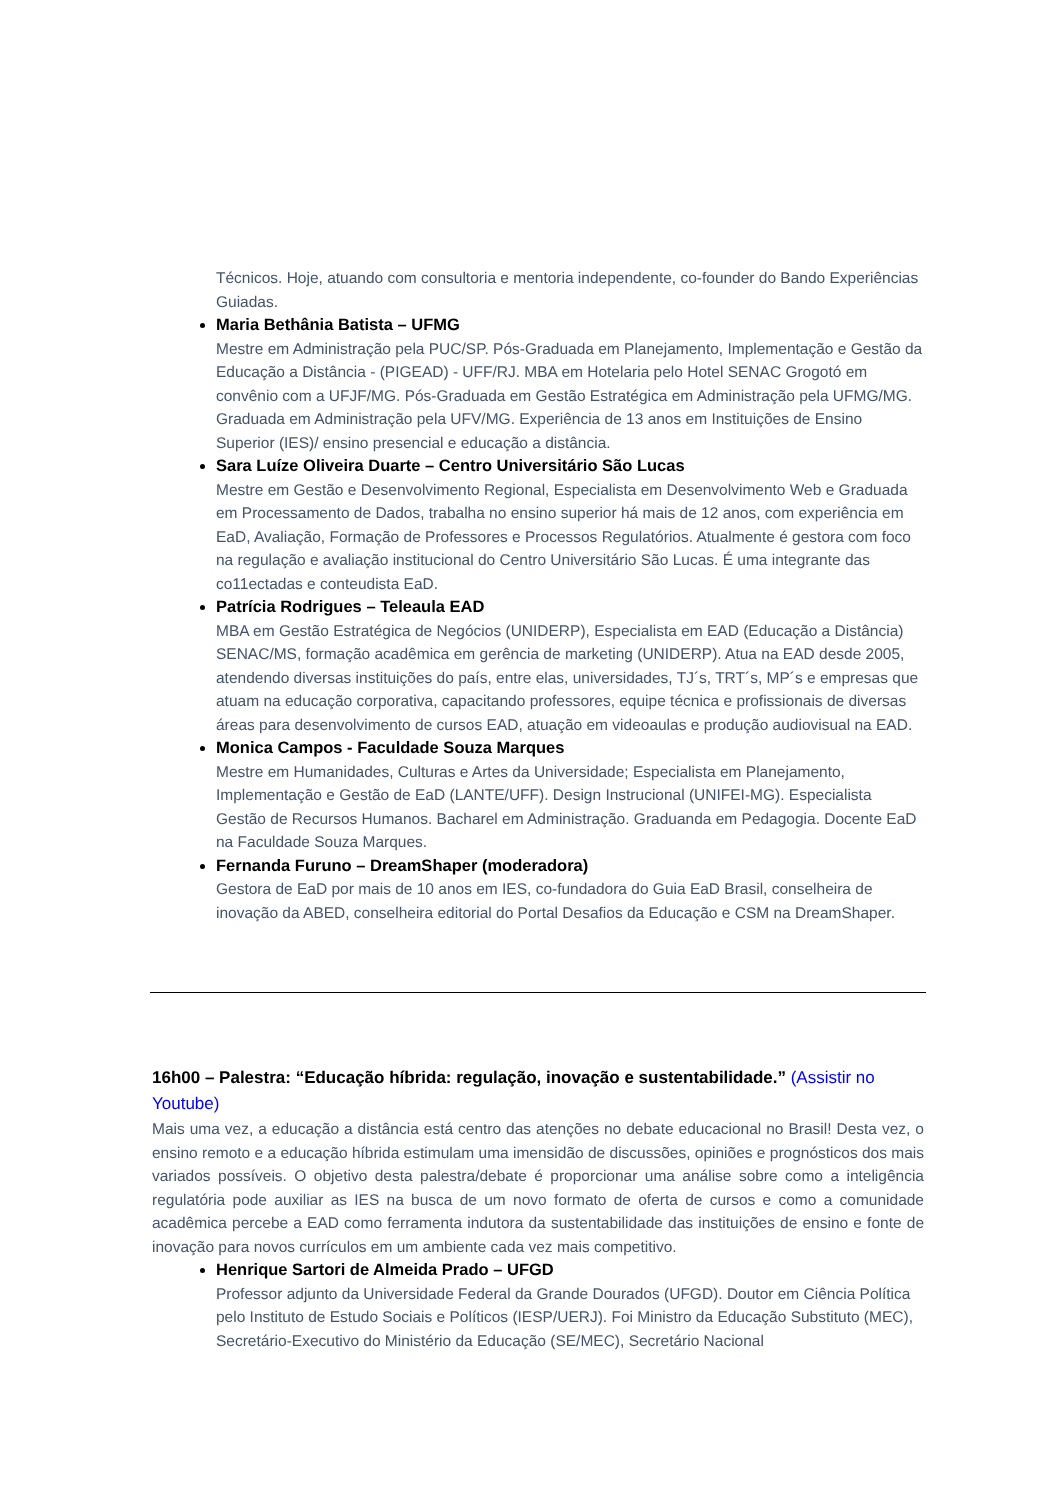Técnicos. Hoje, atuando com consultoria e mentoria independente, co-founder do Bando Experiências Guiadas.
Maria Bethânia Batista – UFMG
Mestre em Administração pela PUC/SP. Pós-Graduada em Planejamento, Implementação e Gestão da Educação a Distância - (PIGEAD) - UFF/RJ. MBA em Hotelaria pelo Hotel SENAC Grogotó em convênio com a UFJF/MG. Pós-Graduada em Gestão Estratégica em Administração pela UFMG/MG. Graduada em Administração pela UFV/MG. Experiência de 13 anos em Instituições de Ensino Superior (IES)/ ensino presencial e educação a distância.
Sara Luíze Oliveira Duarte – Centro Universitário São Lucas
Mestre em Gestão e Desenvolvimento Regional, Especialista em Desenvolvimento Web e Graduada em Processamento de Dados, trabalha no ensino superior há mais de 12 anos, com experiência em EaD, Avaliação, Formação de Professores e Processos Regulatórios. Atualmente é gestora com foco na regulação e avaliação institucional do Centro Universitário São Lucas. É uma integrante das co11ectadas e conteudista EaD.
Patrícia Rodrigues – Teleaula EAD
MBA em Gestão Estratégica de Negócios (UNIDERP), Especialista em EAD (Educação a Distância) SENAC/MS, formação acadêmica em gerência de marketing (UNIDERP). Atua na EAD desde 2005, atendendo diversas instituições do país, entre elas, universidades, TJ´s, TRT´s, MP´s e empresas que atuam na educação corporativa, capacitando professores, equipe técnica e profissionais de diversas áreas para desenvolvimento de cursos EAD, atuação em videoaulas e produção audiovisual na EAD.
Monica Campos - Faculdade Souza Marques
Mestre em Humanidades, Culturas e Artes da Universidade; Especialista em Planejamento, Implementação e Gestão de EaD (LANTE/UFF). Design Instrucional (UNIFEI-MG). Especialista Gestão de Recursos Humanos. Bacharel em Administração. Graduanda em Pedagogia. Docente EaD na Faculdade Souza Marques.
Fernanda Furuno – DreamShaper (moderadora)
Gestora de EaD por mais de 10 anos em IES, co-fundadora do Guia EaD Brasil, conselheira de inovação da ABED, conselheira editorial do Portal Desafios da Educação e CSM na DreamShaper.
16h00 – Palestra: “Educação híbrida: regulação, inovação e sustentabilidade.” (Assistir no Youtube)
Mais uma vez, a educação a distância está centro das atenções no debate educacional no Brasil! Desta vez, o ensino remoto e a educação híbrida estimulam uma imensidão de discussões, opiniões e prognósticos dos mais variados possíveis. O objetivo desta palestra/debate é proporcionar uma análise sobre como a inteligência regulatória pode auxiliar as IES na busca de um novo formato de oferta de cursos e como a comunidade acadêmica percebe a EAD como ferramenta indutora da sustentabilidade das instituições de ensino e fonte de inovação para novos currículos em um ambiente cada vez mais competitivo.
Henrique Sartori de Almeida Prado – UFGD
Professor adjunto da Universidade Federal da Grande Dourados (UFGD). Doutor em Ciência Política pelo Instituto de Estudo Sociais e Políticos (IESP/UERJ). Foi Ministro da Educação Substituto (MEC), Secretário-Executivo do Ministério da Educação (SE/MEC), Secretário Nacional